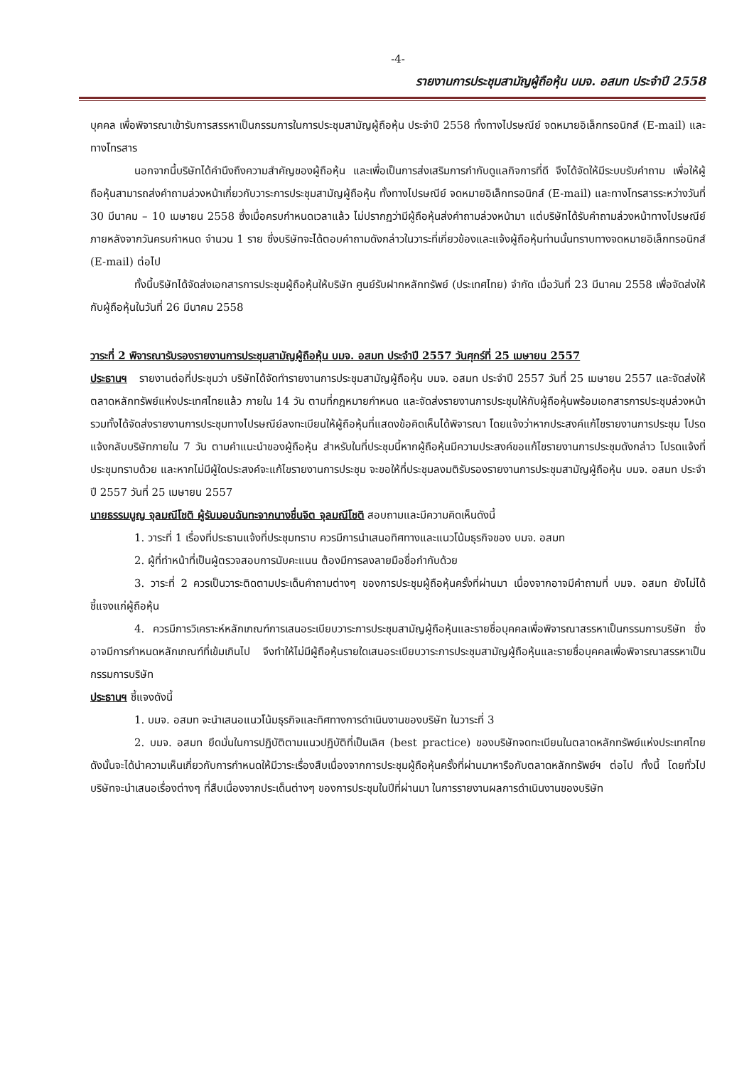-4-
รายงานการประชุมสามัญผู้ถือหุ้น บมจ. อสมท ประจำปี 2558
บุคคล เพื่อพิจารณาเข้ารับการสรรหาเป็นกรรมการในการประชุมสามัญผู้ถือหุ้น ประจำปี 2558 ทั้งทางไปรษณีย์ จดหมายอิเล็กทรอนิกส์ (E-mail) และทางโทรสาร
นอกจากนี้บริษัทได้คำนึงถึงความสำคัญของผู้ถือหุ้น และเพื่อเป็นการส่งเสริมการกำกับดูแลกิจการที่ดี จึงได้จัดให้มีระบบรับคำถาม เพื่อให้ผู้ถือหุ้นสามารถส่งคำถามล่วงหน้าเกี่ยวกับวาระการประชุมสามัญผู้ถือหุ้น ทั้งทางไปรษณีย์ จดหมายอิเล็กทรอนิกส์ (E-mail) และทางโทรสารระหว่างวันที่ 30 มีนาคม – 10 เมษายน 2558 ซึ่งเมื่อครบกำหนดเวลาแล้ว ไม่ปรากฏว่ามีผู้ถือหุ้นส่งคำถามล่วงหน้ามา แต่บริษัทได้รับคำถามล่วงหน้าทางไปรษณีย์ภายหลังจากวันครบกำหนด จำนวน 1 ราย ซึ่งบริษัทจะได้ตอบคำถามดังกล่าวในวาระที่เกี่ยวข้องและแจ้งผู้ถือหุ้นท่านนั้นทราบทางจดหมายอิเล็กทรอนิกส์ (E-mail) ต่อไป
ทั้งนี้บริษัทได้จัดส่งเอกสารการประชุมผู้ถือหุ้นให้บริษัท ศูนย์รับฝากหลักทรัพย์ (ประเทศไทย) จำกัด เมื่อวันที่ 23 มีนาคม 2558 เพื่อจัดส่งให้กับผู้ถือหุ้นในวันที่ 26 มีนาคม 2558
วาระที่ 2 พิจารณารับรองรายงานการประชุมสามัญผู้ถือหุ้น บมจ. อสมท ประจำปี 2557 วันศุกร์ที่ 25 เมษายน 2557
ประธานฯ รายงานต่อที่ประชุมว่า บริษัทได้จัดทำรายงานการประชุมสามัญผู้ถือหุ้น บมจ. อสมท ประจำปี 2557 วันที่ 25 เมษายน 2557 และจัดส่งให้ตลาดหลักทรัพย์แห่งประเทศไทยแล้ว ภายใน 14 วัน ตามที่กฎหมายกำหนด และจัดส่งรายงานการประชุมให้กับผู้ถือหุ้นพร้อมเอกสารการประชุมล่วงหน้า รวมทั้งได้จัดส่งรายงานการประชุมทางไปรษณีย์ลงทะเบียนให้ผู้ถือหุ้นที่แสดงข้อคิดเห็นได้พิจารณา โดยแจ้งว่าหากประสงค์แก้ไขรายงานการประชุม โปรดแจ้งกลับบริษัทภายใน 7 วัน ตามคำแนะนำของผู้ถือหุ้น สำหรับในที่ประชุมนี้หากผู้ถือหุ้นมีความประสงค์ขอแก้ไขรายงานการประชุมดังกล่าว โปรดแจ้งที่ประชุมทราบด้วย และหากไม่มีผู้ใดประสงค์จะแก้ไขรายงานการประชุม จะขอให้ที่ประชุมลงมติรับรองรายงานการประชุมสามัญผู้ถือหุ้น บมจ. อสมท ประจำปี 2557 วันที่ 25 เมษายน 2557
นายธรรมนูญ จุลมณีโชติ ผู้รับมอบฉันทะจากนางชื่นจิต จุลมณีโชติ สอบถามและมีความคิดเห็นดังนี้
1. วาระที่ 1 เรื่องที่ประธานแจ้งที่ประชุมทราบ ควรมีการนำเสนอทิศทางและแนวโน้มธุรกิจของ บมจ. อสมท
2. ผู้ที่ทำหน้าที่เป็นผู้ตรวจสอบการนับคะแนน ต้องมีการลงลายมือชื่อกำกับด้วย
3. วาระที่ 2 ควรเป็นวาระติดตามประเด็นคำถามต่างๆ ของการประชุมผู้ถือหุ้นครั้งที่ผ่านมา เนื่องจากอาจมีคำถามที่ บมจ. อสมท ยังไม่ได้ชี้แจงแก่ผู้ถือหุ้น
4. ควรมีการวิเคราะห์หลักเกณฑ์การเสนอระเบียบวาระการประชุมสามัญผู้ถือหุ้นและรายชื่อบุคคลเพื่อพิจารณาสรรหาเป็นกรรมการบริษัท ซึ่งอาจมีการกำหนดหลักเกณฑ์ที่เข้มเกินไป จึงทำให้ไม่มีผู้ถือหุ้นรายใดเสนอระเบียบวาระการประชุมสามัญผู้ถือหุ้นและรายชื่อบุคคลเพื่อพิจารณาสรรหาเป็นกรรมการบริษัท
ประธานฯ ชี้แจงดังนี้
1. บมจ. อสมท จะนำเสนอแนวโน้มธุรกิจและทิศทางการดำเนินงานของบริษัท ในวาระที่ 3
2. บมจ. อสมท ยึดมั่นในการปฏิบัติตามแนวปฏิบัติที่เป็นเลิศ (best practice) ของบริษัทจดทะเบียนในตลาดหลักทรัพย์แห่งประเทศไทย ดังนั้นจะได้นำความเห็นเกี่ยวกับการกำหนดให้มีวาระเรื่องสืบเนื่องจากการประชุมผู้ถือหุ้นครั้งที่ผ่านมาหารือกับตลาดหลักทรัพย์ฯ ต่อไป ทั้งนี้ โดยทั่วไปบริษัทจะนำเสนอเรื่องต่างๆ ที่สืบเนื่องจากประเด็นต่างๆ ของการประชุมในปีที่ผ่านมา ในการรายงานผลการดำเนินงานของบริษัท